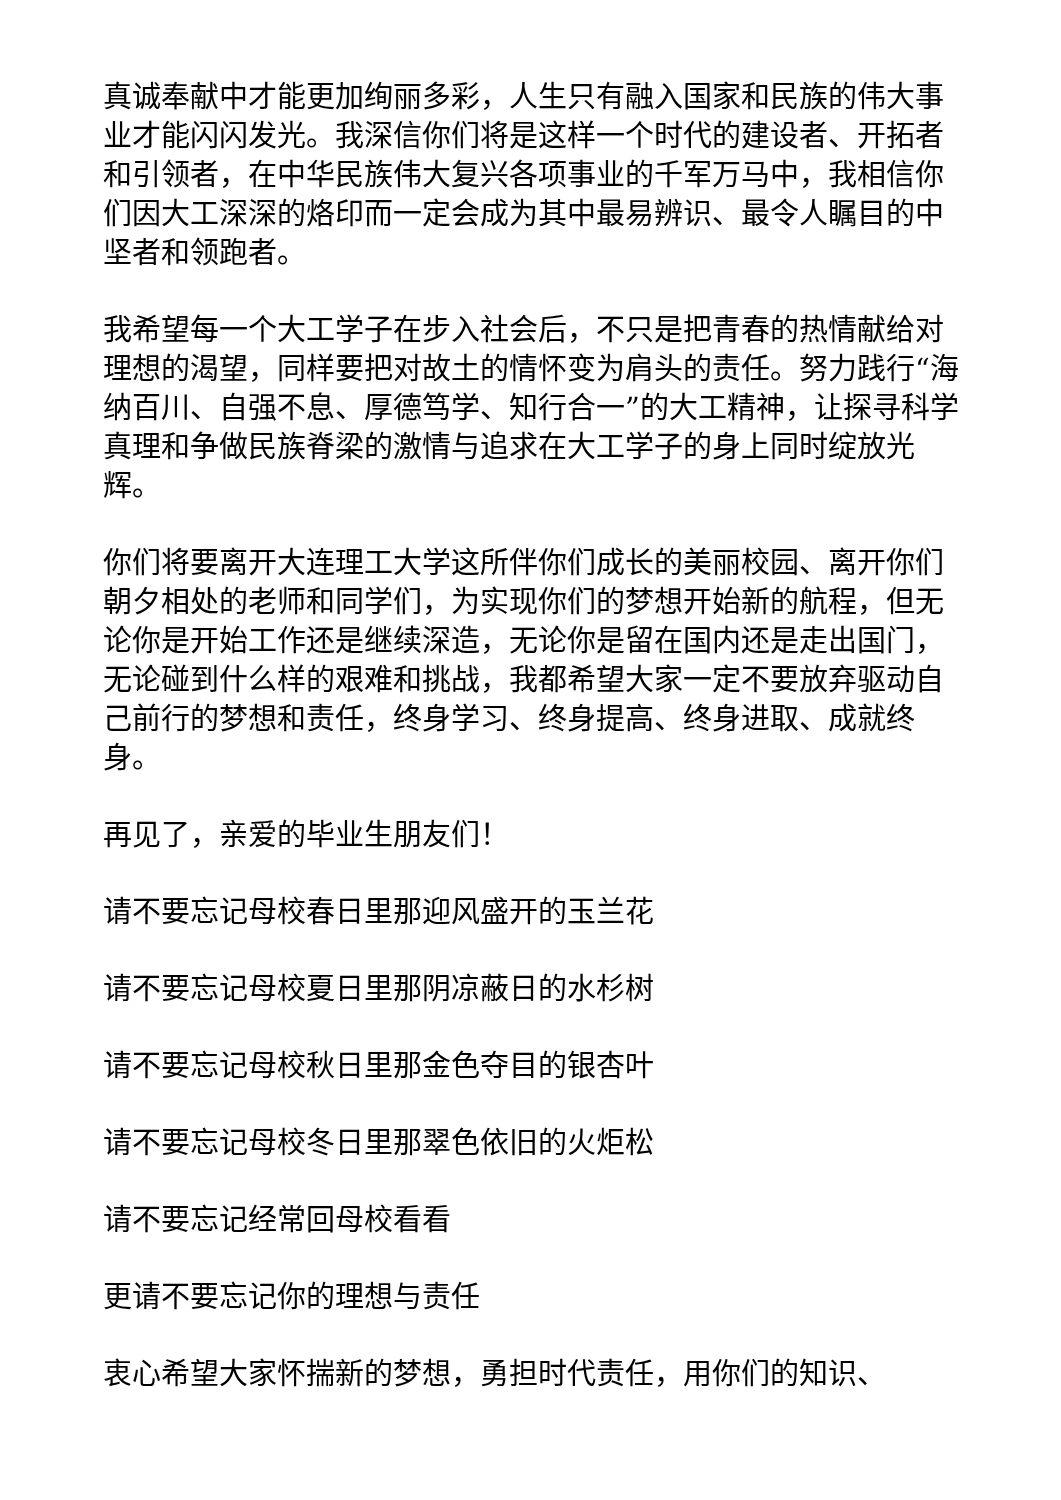真诚奉献中才能更加绚丽多彩，人生只有融入国家和民族的伟大事业才能闪闪发光。我深信你们将是这样一个时代的建设者、开拓者和引领者，在中华民族伟大复兴各项事业的千军万马中，我相信你们因大工深深的烙印而一定会成为其中最易辨识、最令人瞩目的中坚者和领跑者。
我希望每一个大工学子在步入社会后，不只是把青春的热情献给对理想的渴望，同样要把对故土的情怀变为肩头的责任。努力践行“海纳百川、自强不息、厚德笃学、知行合一”的大工精神，让探寻科学真理和争做民族脊梁的激情与追求在大工学子的身上同时绽放光辉。
你们将要离开大连理工大学这所伴你们成长的美丽校园、离开你们朝夕相处的老师和同学们，为实现你们的梦想开始新的航程，但无论你是开始工作还是继续深造，无论你是留在国内还是走出国门，无论碰到什么样的艰难和挑战，我都希望大家一定不要放弃驱动自己前行的梦想和责任，终身学习、终身提高、终身进取、成就终身。
再见了，亲爱的毕业生朋友们！
请不要忘记母校春日里那迎风盛开的玉兰花
请不要忘记母校夏日里那阴凉蔽日的水杉树
请不要忘记母校秋日里那金色夺目的银杏叶
请不要忘记母校冬日里那翠色依旧的火炬松
请不要忘记经常回母校看看
更请不要忘记你的理想与责任
衷心希望大家怀揣新的梦想，勇担时代责任，用你们的知识、